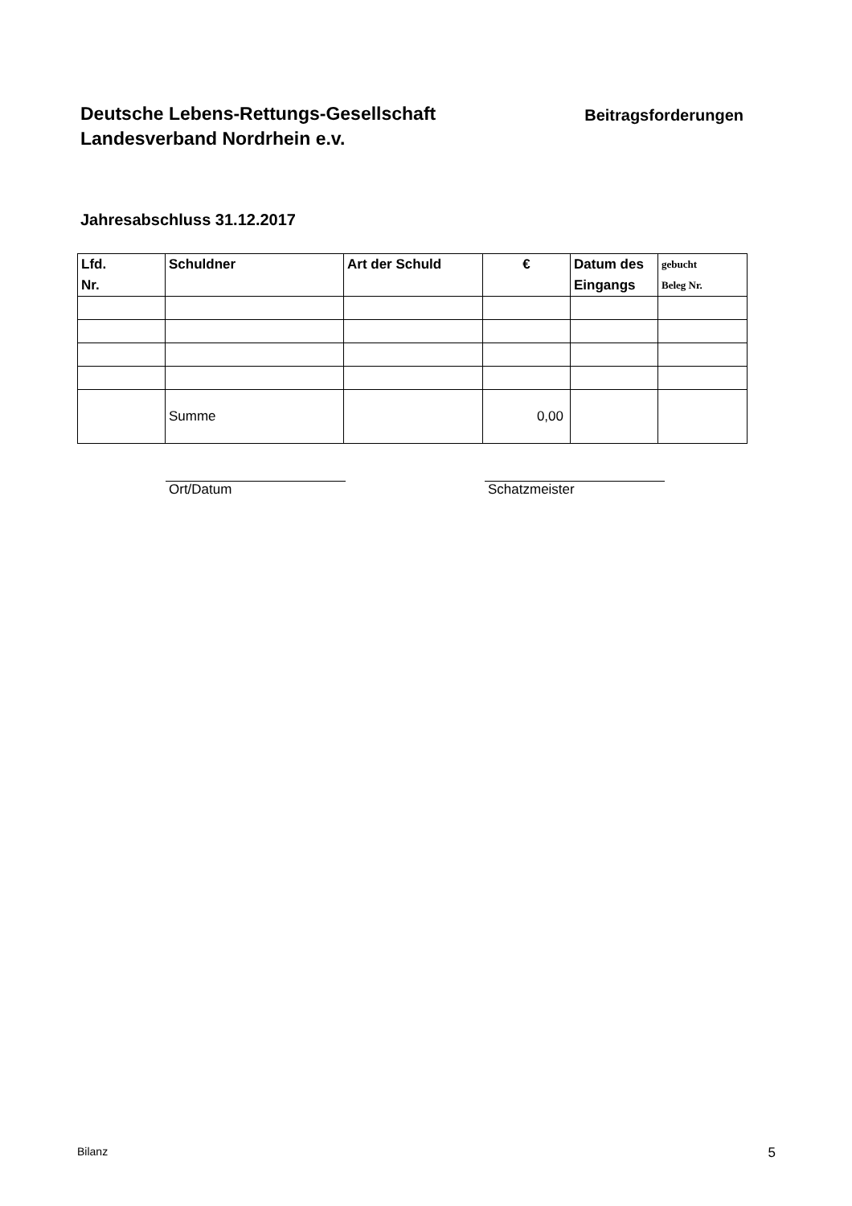Deutsche Lebens-Rettungs-Gesellschaft
Landesverband Nordrhein e.v.
Beitragsforderungen
Jahresabschluss 31.12.2017
| Lfd. Nr. | Schuldner | Art der Schuld | € | Datum des Eingangs | gebucht Beleg Nr. |
| --- | --- | --- | --- | --- | --- |
| | Summe | | 0,00 | | |
Ort/Datum Schatzmeister
Bilanz 5